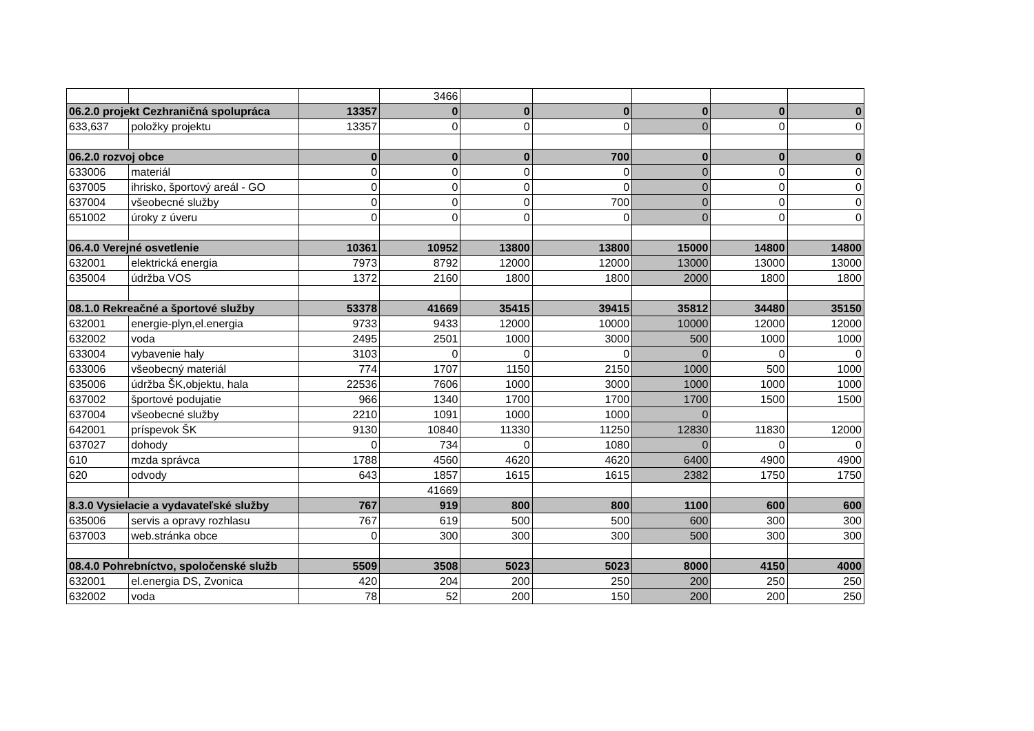| | | | 3466 | | | | | |
| 06.2.0 projekt Cezhraničná spolupráca | | 13357 | 0 | 0 | 0 | 0 | 0 | 0 |
| 633,637 | položky projektu | 13357 | 0 | 0 | 0 | 0 | 0 | 0 |
| 06.2.0 rozvoj obce | | 0 | 0 | 0 | 700 | 0 | 0 | 0 |
| 633006 | materiál | 0 | 0 | 0 | 0 | 0 | 0 | 0 |
| 637005 | ihrisko, športový areál - GO | 0 | 0 | 0 | 0 | 0 | 0 | 0 |
| 637004 | všeobecné služby | 0 | 0 | 0 | 700 | 0 | 0 | 0 |
| 651002 | úroky z úveru | 0 | 0 | 0 | 0 | 0 | 0 | 0 |
| 06.4.0 Verejné osvetlenie | | 10361 | 10952 | 13800 | 13800 | 15000 | 14800 | 14800 |
| 632001 | elektrická energia | 7973 | 8792 | 12000 | 12000 | 13000 | 13000 | 13000 |
| 635004 | údržba VOS | 1372 | 2160 | 1800 | 1800 | 2000 | 1800 | 1800 |
| 08.1.0 Rekreačné a športové služby | | 53378 | 41669 | 35415 | 39415 | 35812 | 34480 | 35150 |
| 632001 | energie-plyn,el.energia | 9733 | 9433 | 12000 | 10000 | 10000 | 12000 | 12000 |
| 632002 | voda | 2495 | 2501 | 1000 | 3000 | 500 | 1000 | 1000 |
| 633004 | vybavenie haly | 3103 | 0 | 0 | 0 | 0 | 0 | 0 |
| 633006 | všeobecný materiál | 774 | 1707 | 1150 | 2150 | 1000 | 500 | 1000 |
| 635006 | údržba ŠK,objektu, hala | 22536 | 7606 | 1000 | 3000 | 1000 | 1000 | 1000 |
| 637002 | športové podujatie | 966 | 1340 | 1700 | 1700 | 1700 | 1500 | 1500 |
| 637004 | všeobecné služby | 2210 | 1091 | 1000 | 1000 | 0 | | |
| 642001 | príspevok ŠK | 9130 | 10840 | 11330 | 11250 | 12830 | 11830 | 12000 |
| 637027 | dohody | 0 | 734 | 0 | 1080 | 0 | 0 | 0 |
| 610 | mzda správca | 1788 | 4560 | 4620 | 4620 | 6400 | 4900 | 4900 |
| 620 | odvody | 643 | 1857 | 1615 | 1615 | 2382 | 1750 | 1750 |
| | | | 41669 | | | | | |
| 8.3.0 Vysielacie a vydavateľské služby | | 767 | 919 | 800 | 800 | 1100 | 600 | 600 |
| 635006 | servis a opravy rozhlasu | 767 | 619 | 500 | 500 | 600 | 300 | 300 |
| 637003 | web.stránka obce | 0 | 300 | 300 | 300 | 500 | 300 | 300 |
| 08.4.0 Pohrebníctvo, spoločenské služb | | 5509 | 3508 | 5023 | 5023 | 8000 | 4150 | 4000 |
| 632001 | el.energia DS, Zvonica | 420 | 204 | 200 | 250 | 200 | 250 | 250 |
| 632002 | voda | 78 | 52 | 200 | 150 | 200 | 200 | 250 |